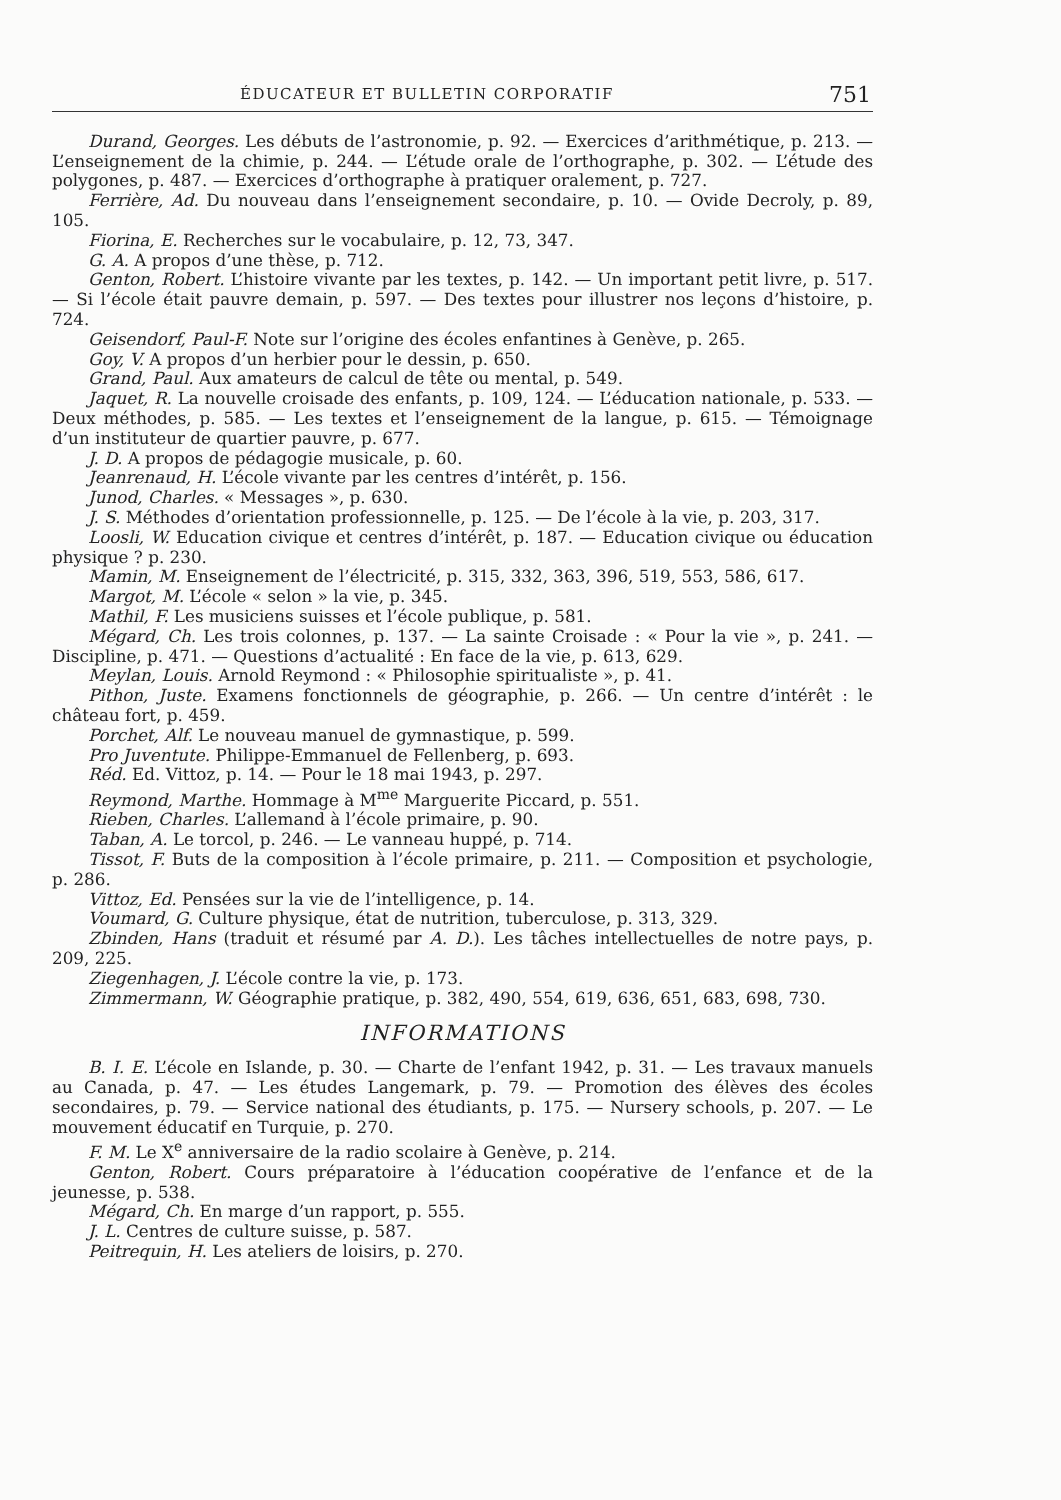ÉDUCATEUR ET BULLETIN CORPORATIF 751
Durand, Georges. Les débuts de l’astronomie, p. 92. — Exercices d’arithmétique, p. 213. — L’enseignement de la chimie, p. 244. — L’étude orale de l’orthographe, p. 302. — L’étude des polygones, p. 487. — Exercices d’orthographe à pratiquer oralement, p. 727.
Ferrière, Ad. Du nouveau dans l’enseignement secondaire, p. 10. — Ovide Decroly, p. 89, 105.
Fiorina, E. Recherches sur le vocabulaire, p. 12, 73, 347.
G. A. A propos d’une thèse, p. 712.
Genton, Robert. L’histoire vivante par les textes, p. 142. — Un important petit livre, p. 517. — Si l’école était pauvre demain, p. 597. — Des textes pour illustrer nos leçons d’histoire, p. 724.
Geisendorf, Paul-F. Note sur l’origine des écoles enfantines à Genève, p. 265.
Goy, V. A propos d’un herbier pour le dessin, p. 650.
Grand, Paul. Aux amateurs de calcul de tête ou mental, p. 549.
Jaquet, R. La nouvelle croisade des enfants, p. 109, 124. — L’éducation nationale, p. 533. — Deux méthodes, p. 585. — Les textes et l’enseignement de la langue, p. 615. — Témoignage d’un instituteur de quartier pauvre, p. 677.
J. D. A propos de pédagogie musicale, p. 60.
Jeanrenaud, H. L’école vivante par les centres d’intérêt, p. 156.
Junod, Charles. « Messages », p. 630.
J. S. Méthodes d’orientation professionnelle, p. 125. — De l’école à la vie, p. 203, 317.
Loosli, W. Education civique et centres d’intérêt, p. 187. — Education civique ou éducation physique ? p. 230.
Mamin, M. Enseignement de l’électricité, p. 315, 332, 363, 396, 519, 553, 586, 617.
Margot, M. L’école « selon » la vie, p. 345.
Mathil, F. Les musiciens suisses et l’école publique, p. 581.
Mégard, Ch. Les trois colonnes, p. 137. — La sainte Croisade : « Pour la vie », p. 241. — Discipline, p. 471. — Questions d’actualité : En face de la vie, p. 613, 629.
Meylan, Louis. Arnold Reymond : « Philosophie spiritualiste », p. 41.
Pithon, Juste. Examens fonctionnels de géographie, p. 266. — Un centre d’intérêt : le château fort, p. 459.
Porchet, Alf. Le nouveau manuel de gymnastique, p. 599.
Pro Juventute. Philippe-Emmanuel de Fellenberg, p. 693.
Réd. Ed. Vittoz, p. 14. — Pour le 18 mai 1943, p. 297.
Reymond, Marthe. Hommage à M<sup>me</sup> Marguerite Piccard, p. 551.
Rieben, Charles. L’allemand à l’école primaire, p. 90.
Taban, A. Le torcol, p. 246. — Le vanneau huppé, p. 714.
Tissot, F. Buts de la composition à l’école primaire, p. 211. — Composition et psychologie, p. 286.
Vittoz, Ed. Pensées sur la vie de l’intelligence, p. 14.
Voumard, G. Culture physique, état de nutrition, tuberculose, p. 313, 329.
Zbinden, Hans (traduit et résumé par A. D.). Les tâches intellectuelles de notre pays, p. 209, 225.
Ziegenhagen, J. L’école contre la vie, p. 173.
Zimmermann, W. Géographie pratique, p. 382, 490, 554, 619, 636, 651, 683, 698, 730.
INFORMATIONS
B. I. E. L’école en Islande, p. 30. — Charte de l’enfant 1942, p. 31. — Les travaux manuels au Canada, p. 47. — Les études Langemark, p. 79. — Promotion des élèves des écoles secondaires, p. 79. — Service national des étudiants, p. 175. — Nursery schools, p. 207. — Le mouvement éducatif en Turquie, p. 270.
F. M. Le X<sup>e</sup> anniversaire de la radio scolaire à Genève, p. 214.
Genton, Robert. Cours préparatoire à l’éducation coopérative de l’enfance et de la jeunesse, p. 538.
Mégard, Ch. En marge d’un rapport, p. 555.
J. L. Centres de culture suisse, p. 587.
Peitrequin, H. Les ateliers de loisirs, p. 270.